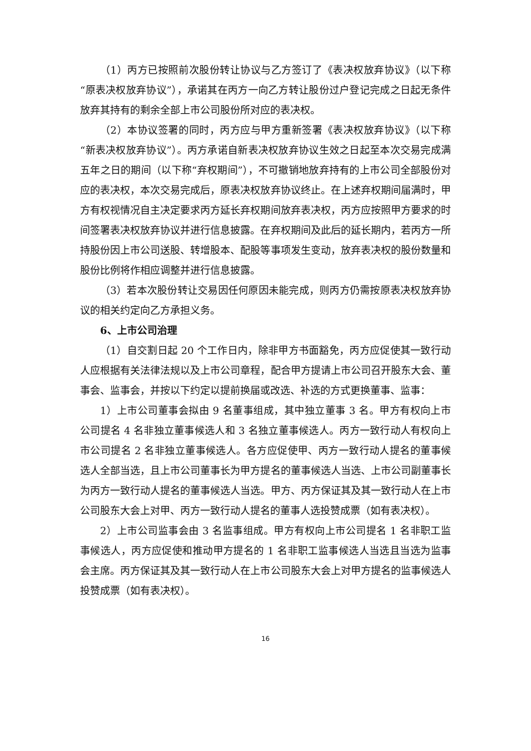（1）丙方已按照前次股份转让协议与乙方签订了《表决权放弃协议》（以下称“原表决权放弃协议”），承诺其在丙方一向乙方转让股份过户登记完成之日起无条件放弃其持有的剩余全部上市公司股份所对应的表决权。
（2）本协议签署的同时，丙方应与甲方重新签署《表决权放弃协议》（以下称“新表决权放弃协议”）。丙方承诺自新表决权放弃协议生效之日起至本次交易完成满五年之日的期间（以下称“弃权期间”），不可撤销地放弃持有的上市公司全部股份对应的表决权，本次交易完成后，原表决权放弃协议终止。在上述弃权期间届满时，甲方有权视情况自主决定要求丙方延长弃权期间放弃表决权，丙方应按照甲方要求的时间签署表决权放弃协议并进行信息披露。在弃权期间及此后的延长期内，若丙方一所持股份因上市公司送股、转增股本、配股等事项发生变动，放弃表决权的股份数量和股份比例将作相应调整并进行信息披露。
（3）若本次股份转让交易因任何原因未能完成，则丙方仍需按原表决权放弃协议的相关约定向乙方承担义务。
6、上市公司治理
（1）自交割日起 20 个工作日内，除非甲方书面豁免，丙方应促使其一致行动人应根据有关法律法规以及上市公司章程，配合甲方提请上市公司召开股东大会、董事会、监事会，并按以下约定以提前换届或改选、补选的方式更换董事、监事：
1）上市公司董事会拟由 9 名董事组成，其中独立董事 3 名。甲方有权向上市公司提名 4 名非独立董事候选人和 3 名独立董事候选人。丙方一致行动人有权向上市公司提名 2 名非独立董事候选人。各方应促使甲、丙方一致行动人提名的董事候选人全部当选，且上市公司董事长为甲方提名的董事候选人当选、上市公司副董事长为丙方一致行动人提名的董事候选人当选。甲方、丙方保证其及其一致行动人在上市公司股东大会上对甲、丙方一致行动人提名的董事人选投赞成票（如有表决权）。
2）上市公司监事会由 3 名监事组成。甲方有权向上市公司提名 1 名非职工监事候选人，丙方应促使和推动甲方提名的 1 名非职工监事候选人当选且当选为监事会主席。丙方保证其及其一致行动人在上市公司股东大会上对甲方提名的监事候选人投赞成票（如有表决权）。
16